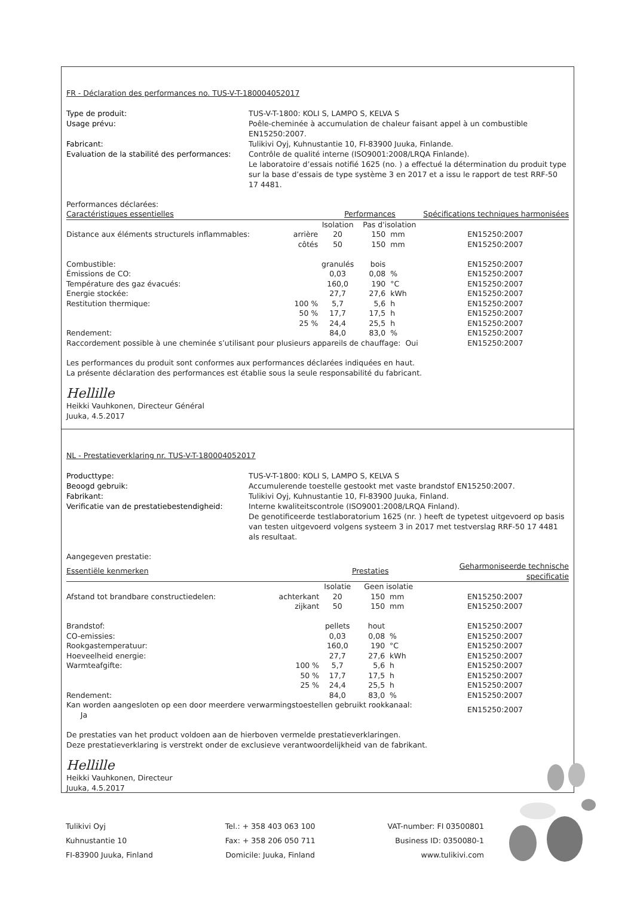FR - Déclaration des performances no. TUS-V-T-180004052017
Type de produit: TUS-V-T-1800: KOLI S, LAMPO S, KELVA S Usage prévu: Poêle-cheminée à accumulation de chaleur faisant appel à un combustible EN15250:2007. Fabricant: Tulikivi Oyj, Kuhnustantie 10, FI-83900 Juuka, Finlande. Evaluation de la stabilité des performances: Contrôle de qualité interne (ISO9001:2008/LRQA Finlande).
Le laboratoire d’essais notifié 1625 (no. ) a effectué la détermination du produit type sur la base d’essais de type système 3 en 2017 et a issu le rapport de test RRF-50 17 4481.
Performances déclarées:
| Caractéristiques essentielles | | Performances | | | Spécifications techniques harmonisées |
| --- | --- | --- | --- | --- | --- |
| | | Isolation | Pas d'isolation | | |
| Distance aux éléments structurels inflammables: | arrière | 20 | 150 | mm | EN15250:2007 |
| | côtés | 50 | 150 | mm | EN15250:2007 |
| Combustible: | | granulés | bois | | EN15250:2007 |
| Émissions de CO: | | 0,03 | 0,08 | % | EN15250:2007 |
| Température des gaz évacués: | | 160,0 | 190 | °C | EN15250:2007 |
| Energie stockée: | | 27,7 | 27,6 | kWh | EN15250:2007 |
| Restitution thermique: | 100 % | 5,7 | 5,6 | h | EN15250:2007 |
| | 50 % | 17,7 | 17,5 | h | EN15250:2007 |
| | 25 % | 24,4 | 25,5 | h | EN15250:2007 |
| Rendement: | | 84,0 | 83,0 | % | EN15250:2007 |
| Raccordement possible à une cheminée s’utilisant pour plusieurs appareils de chauffage: Oui | | | | | EN15250:2007 |
Les performances du produit sont conformes aux performances déclarées indiquées en haut.
La présente déclaration des performances est établie sous la seule responsabilité du fabricant.
Hellille
Heikki Vauhkonen, Directeur Général
Juuka, 4.5.2017
NL - Prestatieverklaring nr. TUS-V-T-180004052017
Producttype: TUS-V-T-1800: KOLI S, LAMPO S, KELVA S Beoogd gebruik: Accumulerende toestelle gestookt met vaste brandstof EN15250:2007. Fabrikant: Tulikivi Oyj, Kuhnustantie 10, FI-83900 Juuka, Finland. Verificatie van de prestatiebestendigheid: Interne kwaliteitscontrole (ISO9001:2008/LRQA Finland).
De genotificeerde testlaboratorium 1625 (nr. ) heeft de typetest uitgevoerd op basis van testen uitgevoerd volgens systeem 3 in 2017 met testverslag RRF-50 17 4481 als resultaat.
Aangegeven prestatie:
| Essentiële kenmerken | | Prestaties | | | Geharmoniseerde technische specificatie |
| --- | --- | --- | --- | --- | --- |
| | | Isolatie | Geen isolatie | | |
| Afstand tot brandbare constructiedelen: | achterkant | 20 | 150 | mm | EN15250:2007 |
| | zijkant | 50 | 150 | mm | EN15250:2007 |
| Brandstof: | | pellets | hout | | EN15250:2007 |
| CO-emissies: | | 0,03 | 0,08 | % | EN15250:2007 |
| Rookgastemperatuur: | | 160,0 | 190 | °C | EN15250:2007 |
| Hoeveelheid energie: | | 27,7 | 27,6 | kWh | EN15250:2007 |
| Warmteafgifte: | 100 % | 5,7 | 5,6 | h | EN15250:2007 |
| | 50 % | 17,7 | 17,5 | h | EN15250:2007 |
| | 25 % | 24,4 | 25,5 | h | EN15250:2007 |
| Rendement: | | 84,0 | 83,0 | % | EN15250:2007 |
| Kan worden aangesloten op een door meerdere verwarmingstoestellen gebruikt rookkanaal: Ja | | | | | EN15250:2007 |
De prestaties van het product voldoen aan de hierboven vermelde prestatieverklaringen.
Deze prestatieverklaring is verstrekt onder de exclusieve verantwoordelijkheid van de fabrikant.
Hellille
Heikki Vauhkonen, Directeur
Juuka, 4.5.2017
Tulikivi Oyj
Kuhnustantie 10
FI-83900 Juuka, Finland
Tel.: + 358 403 063 100
Fax: + 358 206 050 711
Domicile: Juuka, Finland
VAT-number: FI 03500801
Business ID: 0350080-1
www.tulikivi.com